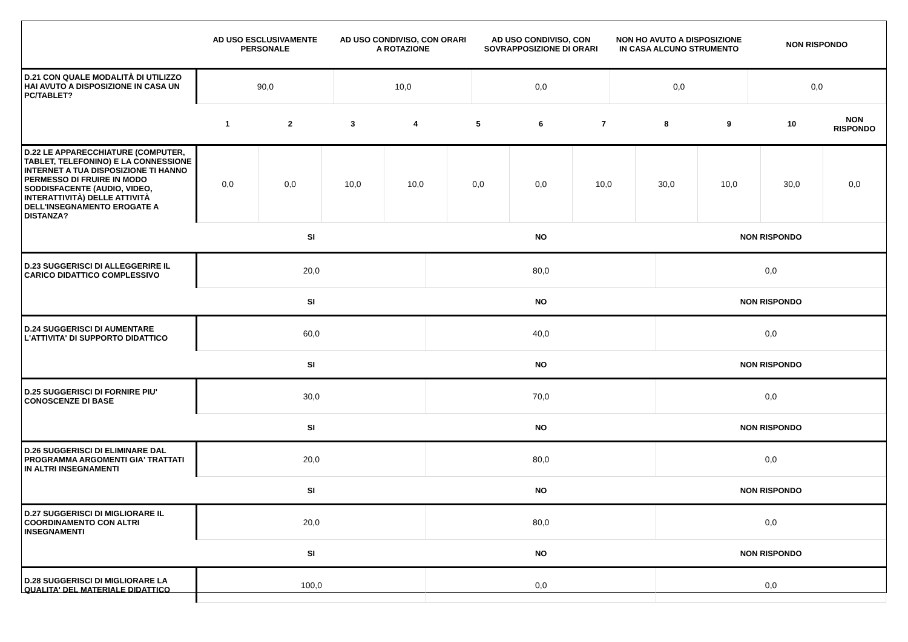| | AD USO ESCLUSIVAMENTE PERSONALE | AD USO CONDIVISO, CON ORARI A ROTAZIONE | AD USO CONDIVISO, CON SOVRAPPOSIZIONE DI ORARI | NON HO AVUTO A DISPOSIZIONE IN CASA ALCUNO STRUMENTO | NON RISPONDO |
| --- | --- | --- | --- | --- | --- |
| D.21 CON QUALE MODALITÀ DI UTILIZZO HAI AVUTO A DISPOSIZIONE IN CASA UN PC/TABLET? | 90,0 | 10,0 | 0,0 | 0,0 | 0,0 |
| | 1 | 2 | 3 | 4 | 5 | 6 | 7 | 8 | 9 | 10 | NON RISPONDO |
| --- | --- | --- | --- | --- | --- | --- | --- | --- | --- | --- | --- |
| D.22 LE APPARECCHIATURE (COMPUTER, TABLET, TELEFONINO) E LA CONNESSIONE INTERNET A TUA DISPOSIZIONE TI HANNO PERMESSO DI FRUIRE IN MODO SODDISFACENTE (AUDIO, VIDEO, INTERATTIVITÀ) DELLE ATTIVITÀ DELL'INSEGNAMENTO EROGATE A DISTANZA? | 0,0 | 0,0 | 10,0 | 10,0 | 0,0 | 0,0 | 10,0 | 30,0 | 10,0 | 30,0 | 0,0 |
| | SI | NO | NON RISPONDO |
| --- | --- | --- | --- |
| D.23 SUGGERISCI DI ALLEGGERIRE IL CARICO DIDATTICO COMPLESSIVO | 20,0 | 80,0 | 0,0 |
| | SI | NO | NON RISPONDO |
| D.24 SUGGERISCI DI AUMENTARE L'ATTIVITA' DI SUPPORTO DIDATTICO | 60,0 | 40,0 | 0,0 |
| | SI | NO | NON RISPONDO |
| D.25 SUGGERISCI DI FORNIRE PIU' CONOSCENZE DI BASE | 30,0 | 70,0 | 0,0 |
| | SI | NO | NON RISPONDO |
| D.26 SUGGERISCI DI ELIMINARE DAL PROGRAMMA ARGOMENTI GIA' TRATTATI IN ALTRI INSEGNAMENTI | 20,0 | 80,0 | 0,0 |
| | SI | NO | NON RISPONDO |
| D.27 SUGGERISCI DI MIGLIORARE IL COORDINAMENTO CON ALTRI INSEGNAMENTI | 20,0 | 80,0 | 0,0 |
| | SI | NO | NON RISPONDO |
| D.28 SUGGERISCI DI MIGLIORARE LA QUALITA' DEL MATERIALE DIDATTICO | 100,0 | 0,0 | 0,0 |